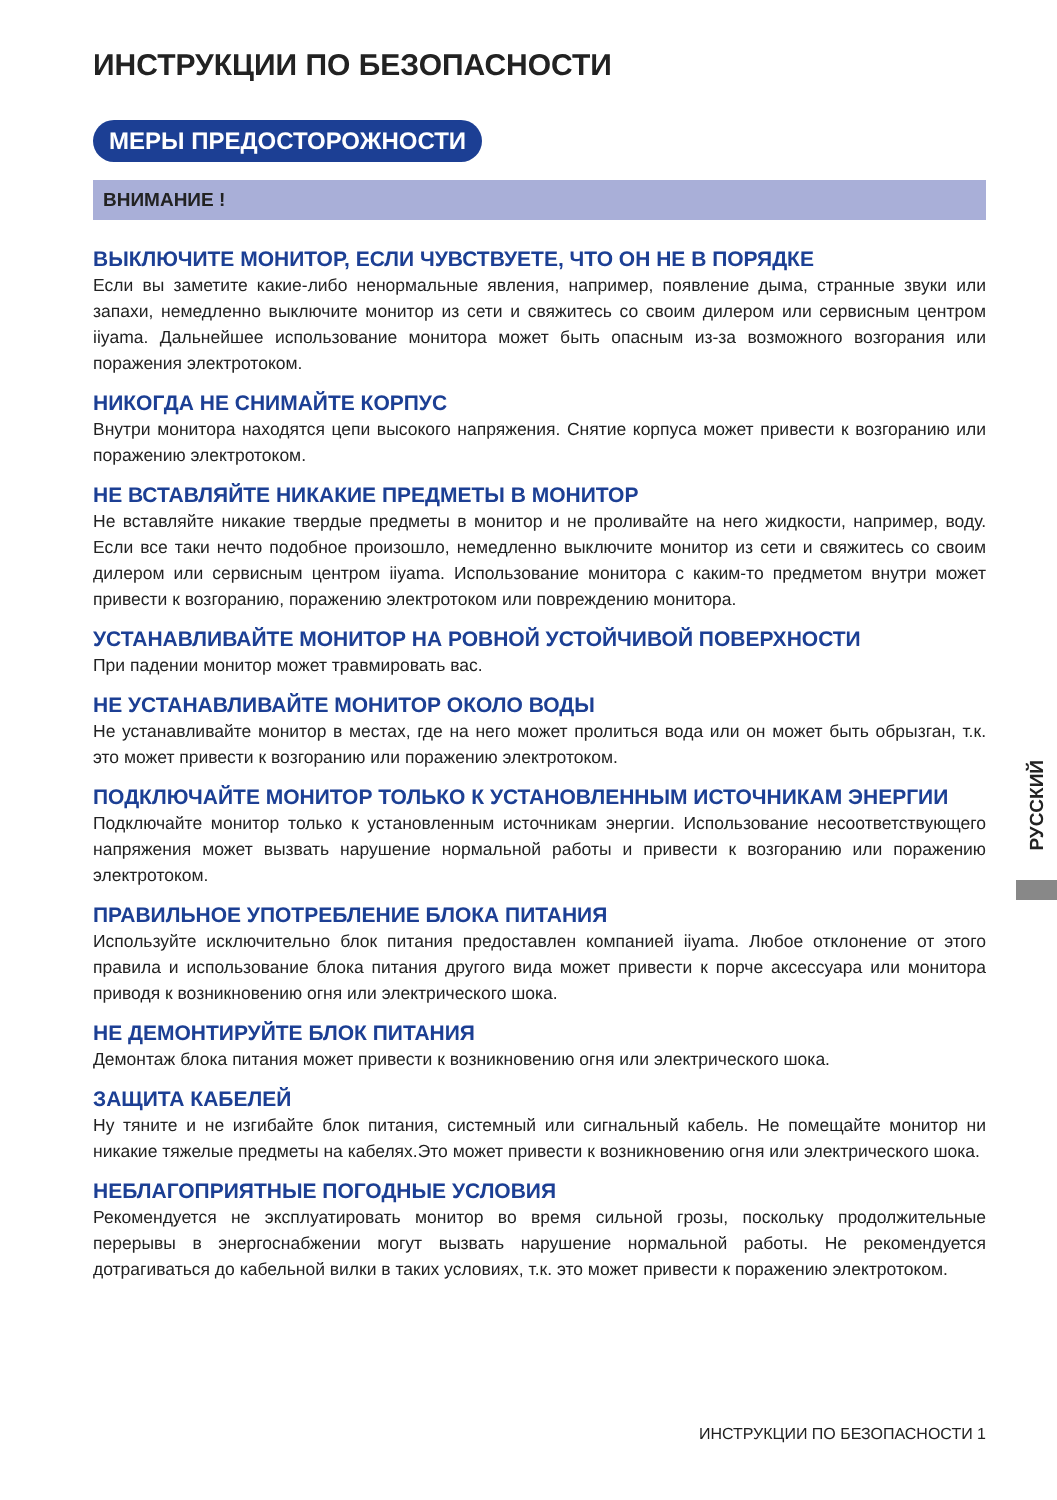ИНСТРУКЦИИ ПО БЕЗОПАСНОСТИ
МЕРЫ ПРЕДОСТОРОЖНОСТИ
ВНИМАНИЕ !
ВЫКЛЮЧИТЕ МОНИТОР, ЕСЛИ ЧУВСТВУЕТЕ, ЧТО ОН НЕ В ПОРЯДКЕ
Если вы заметите какие-либо ненормальные явления, например, появление дыма, странные звуки или запахи, немедленно выключите монитор из сети и свяжитесь со своим дилером или сервисным центром iiyama. Дальнейшее использование монитора может быть опасным из-за возможного возгорания или поражения электротоком.
НИКОГДА НЕ СНИМАЙТЕ КОРПУС
Внутри монитора находятся цепи высокого напряжения. Снятие корпуса может привести к возгоранию или поражению электротоком.
НЕ ВСТАВЛЯЙТЕ НИКАКИЕ ПРЕДМЕТЫ В МОНИТОР
Не вставляйте никакие твердые предметы в монитор и не проливайте на него жидкости, например, воду. Если все таки нечто подобное произошло, немедленно выключите монитор из сети и свяжитесь со своим дилером или сервисным центром iiyama. Использование монитора с каким-то предметом внутри может привести к возгоранию, поражению электротоком или повреждению монитора.
УСТАНАВЛИВАЙТЕ МОНИТОР НА РОВНОЙ УСТОЙЧИВОЙ ПОВЕРХНОСТИ
При падении монитор может травмировать вас.
НЕ УСТАНАВЛИВАЙТЕ МОНИТОР ОКОЛО ВОДЫ
Не устанавливайте монитор в местах, где на него может пролиться вода или он может быть обрызган, т.к. это может привести к возгоранию или поражению электротоком.
ПОДКЛЮЧАЙТЕ МОНИТОР ТОЛЬКО К УСТАНОВЛЕННЫМ ИСТОЧНИКАМ ЭНЕРГИИ
Подключайте монитор только к установленным источникам энергии. Использование несоответствующего напряжения может вызвать нарушение нормальной работы и привести к возгоранию или поражению электротоком.
ПРАВИЛЬНОЕ УПОТРЕБЛЕНИЕ БЛОКА ПИТАНИЯ
Используйте исключительно блок питания предоставлен компанией iiyama. Любое отклонение от этого правила и использование блока питания другого вида может привести к порче аксессуара или монитора приводя к возникновению огня или электрического шока.
НЕ ДЕМОНТИРУЙТЕ БЛОК ПИТАНИЯ
Демонтаж блока питания может привести к возникновению огня или электрического шока.
ЗАЩИТА КАБЕЛЕЙ
Ну тяните и не изгибайте блок питания, системный или сигнальный кабель. Не помещайте монитор ни никакие тяжелые предметы на кабелях.Это может привести к возникновению огня или электрического шока.
НЕБЛАГОПРИЯТНЫЕ ПОГОДНЫЕ УСЛОВИЯ
Рекомендуется не эксплуатировать монитор во время сильной грозы, поскольку продолжительные перерывы в энергоснабжении могут вызвать нарушение нормальной работы. Не рекомендуется дотрагиваться до кабельной вилки в таких условиях, т.к. это может привести к поражению электротоком.
РУССКИЙ
ИНСТРУКЦИИ ПО БЕЗОПАСНОСТИ 1